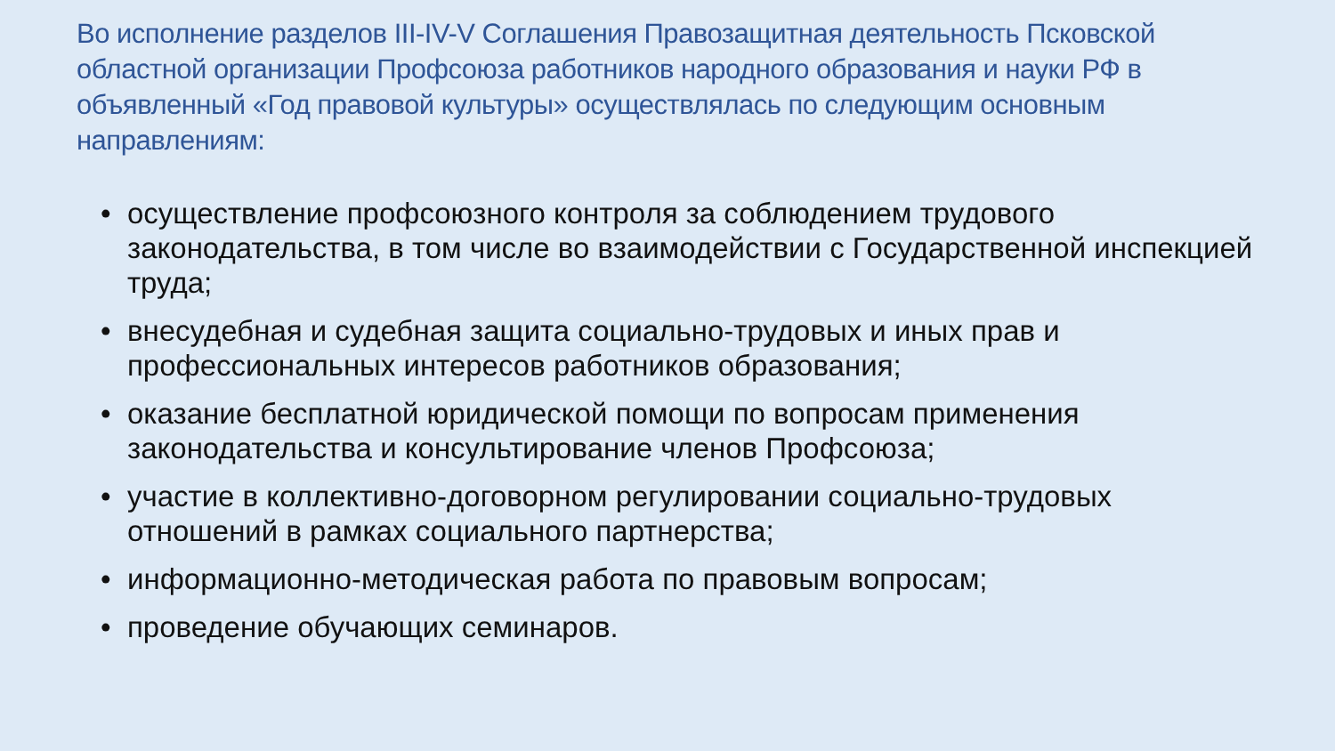Во исполнение разделов III-IV-V Соглашения Правозащитная деятельность Псковской областной организации Профсоюза работников народного образования и науки РФ в объявленный «Год правовой культуры» осуществлялась по следующим основным направлениям:
• осуществление профсоюзного контроля за соблюдением трудового законодательства, в том числе во взаимодействии с Государственной инспекцией труда;
• внесудебная и судебная защита социально-трудовых и иных прав и профессиональных интересов работников образования;
• оказание бесплатной юридической помощи по вопросам применения законодательства и консультирование членов Профсоюза;
• участие в коллективно-договорном регулировании социально-трудовых отношений в рамках социального партнерства;
• информационно-методическая работа по правовым вопросам;
• проведение обучающих семинаров.